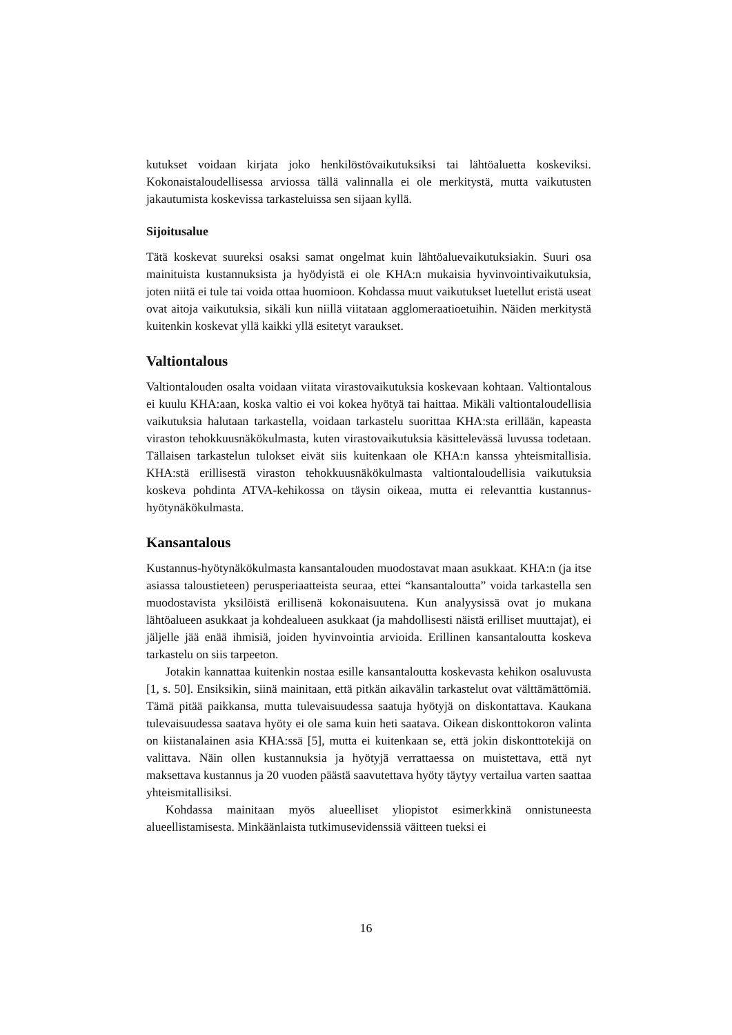kutukset voidaan kirjata joko henkilöstövaikutuksiksi tai lähtöaluetta koskeviksi. Kokonaistaloudellisessa arviossa tällä valinnalla ei ole merkitystä, mutta vaikutusten jakautumista koskevissa tarkasteluissa sen sijaan kyllä.
Sijoitusalue
Tätä koskevat suureksi osaksi samat ongelmat kuin lähtöaluevaikutuksiakin. Suuri osa mainituista kustannuksista ja hyödyistä ei ole KHA:n mukaisia hyvinvointivaikutuksia, joten niitä ei tule tai voida ottaa huomioon. Kohdassa muut vaikutukset luetellut eristä useat ovat aitoja vaikutuksia, sikäli kun niillä viitataan agglomeraatioetuihin. Näiden merkitystä kuitenkin koskevat yllä kaikki yllä esitetyt varaukset.
Valtiontalous
Valtiontalouden osalta voidaan viitata virastovaikutuksia koskevaan kohtaan. Valtiontalous ei kuulu KHA:aan, koska valtio ei voi kokea hyötyä tai haittaa. Mikäli valtiontaloudellisia vaikutuksia halutaan tarkastella, voidaan tarkastelu suorittaa KHA:sta erillään, kapeasta viraston tehokkuusnäkökulmasta, kuten virastovaikutuksia käsittelevässä luvussa todetaan. Tällaisen tarkastelun tulokset eivät siis kuitenkaan ole KHA:n kanssa yhteismitallisia. KHA:stä erillisestä viraston tehokkuusnäkökulmasta valtiontaloudellisia vaikutuksia koskeva pohdinta ATVA-kehikossa on täysin oikeaa, mutta ei relevanttia kustannus-hyötynäkökulmasta.
Kansantalous
Kustannus-hyötynäkökulmasta kansantalouden muodostavat maan asukkaat. KHA:n (ja itse asiassa taloustieteen) perusperiaatteista seuraa, ettei “kansantaloutta” voida tarkastella sen muodostavista yksilöistä erillisenä kokonaisuutena. Kun analyysissä ovat jo mukana lähtöalueen asukkaat ja kohdealueen asukkaat (ja mahdollisesti näistä erilliset muuttajat), ei jäljelle jää enää ihmisiä, joiden hyvinvointia arvioida. Erillinen kansantaloutta koskeva tarkastelu on siis tarpeeton.
Jotakin kannattaa kuitenkin nostaa esille kansantaloutta koskevasta kehikon osaluvusta [1, s. 50]. Ensiksikin, siinä mainitaan, että pitkän aikavälin tarkastelut ovat välttämättömiä. Tämä pitää paikkansa, mutta tulevaisuudessa saatuja hyötyjä on diskontattava. Kaukana tulevaisuudessa saatava hyöty ei ole sama kuin heti saatava. Oikean diskonttokoron valinta on kiistanalainen asia KHA:ssä [5], mutta ei kuitenkaan se, että jokin diskonttotekijä on valittava. Näin ollen kustannuksia ja hyötyjä verrattaessa on muistettava, että nyt maksettava kustannus ja 20 vuoden päästä saavutettava hyöty täytyy vertailua varten saattaa yhteismitallisiksi.
Kohdassa mainitaan myös alueelliset yliopistot esimerkkinä onnistuneesta alueellistamisesta. Minkäänlaista tutkimusevidenssiä väitteen tueksi ei
16